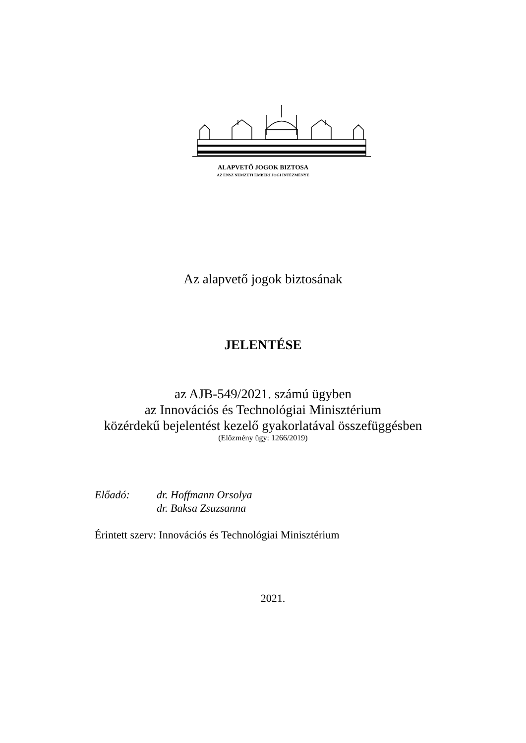ALAPVETŐ JOGOK BIZTOSA
AZ ENSZ NEMZETI EMBERI JOGI INTÉZMÉNYE
Az alapvető jogok biztosának
JELENTÉSE
az AJB-549/2021. számú ügyben
az Innovációs és Technológiai Minisztérium
közérdekű bejelentést kezelő gyakorlatával összefüggésben
(Előzmény ügy: 1266/2019)
Előadó: dr. Hoffmann Orsolya
dr. Baksa Zsuzsanna
Érintett szerv: Innovációs és Technológiai Minisztérium
2021.